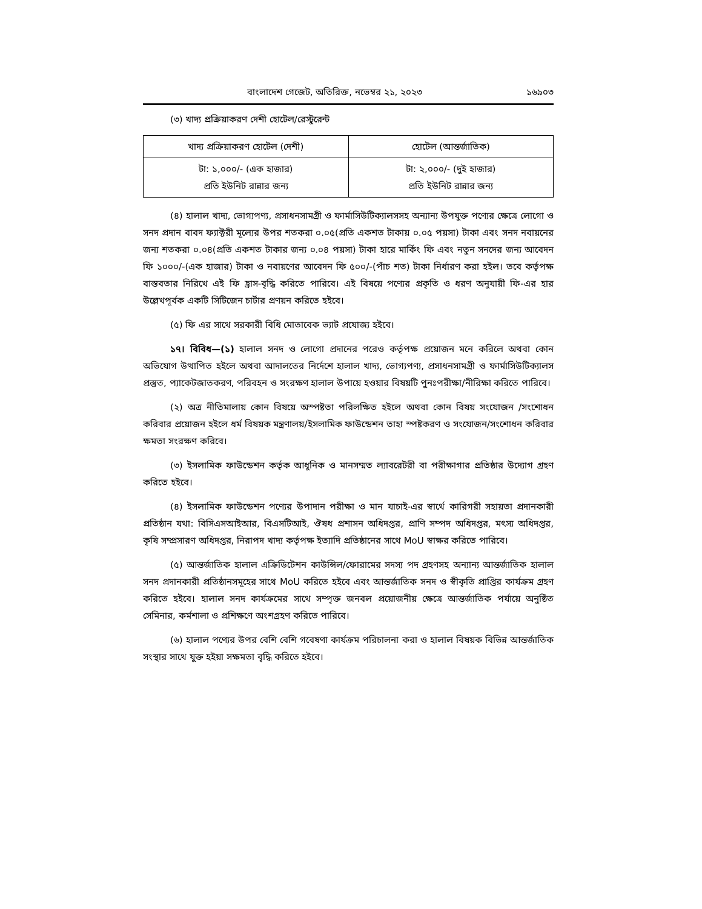বাংলাদেশ গেজেট, অতিরিক্ত, নভেম্বর ২১, ২০২৩ ১৬৯০৩
(৩) খাদ্য প্রক্রিয়াকরণ দেশী হোটেল/রেস্টুরেন্ট
| খাদ্য প্রক্রিয়াকরণ হোটেল (দেশী) | হোটেল (আন্তর্জাতিক) |
| --- | --- |
| টা: ১,০০০/- (এক হাজার) প্রতি ইউনিট রান্নার জন্য | টা: ২,০০০/- (দুই হাজার) প্রতি ইউনিট রান্নার জন্য |
(৪) হালাল খাদ্য, ভোগ্যপণ্য, প্রসাধনসামগ্রী ও ফার্মাসিউটিক্যালসসহ অন্যান্য উপযুক্ত পণ্যের ক্ষেত্রে লোগো ও সনদ প্রদান বাবদ ফ্যাক্টরী মূল্যের উপর শতকরা ০.০৫(প্রতি একশত টাকায় ০.০৫ পয়সা) টাকা এবং সনদ নবায়নের জন্য শতকরা ০.০৪(প্রতি একশত টাকার জন্য ০.০৪ পয়সা) টাকা হারে মার্কিং ফি এবং নতুন সনদের জন্য আবেদন ফি ১০০০/-(এক হাজার) টাকা ও নবায়ণের আবেদন ফি ৫০০/-(পাঁচ শত) টাকা নির্ধারণ করা হইল। তবে কর্তৃপক্ষ বাস্তবতার নিরিখে এই ফি হ্রাস-বৃদ্ধি করিতে পারিবে। এই বিষয়ে পণ্যের প্রকৃতি ও ধরণ অনুযায়ী ফি-এর হার উল্লেখপূর্বক একটি সিটিজেন চার্টার প্রণয়ন করিতে হইবে।
(৫) ফি এর সাথে সরকারী বিধি মোতাবেক ভ্যাট প্রযোজ্য হইবে।
১৭। বিবিধ—(১) হালাল সনদ ও লোগো প্রদানের পরেও কর্তৃপক্ষ প্রয়োজন মনে করিলে অথবা কোন অভিযোগ উত্থাপিত হইলে অথবা আদালতের নির্দেশে হালাল খাদ্য, ভোগ্যপণ্য, প্রসাধনসামগ্রী ও ফার্মাসিউটিক্যালস প্রস্তুত, প্যাকেটজাতকরণ, পরিবহন ও সংরক্ষণ হালাল উপায়ে হওয়ার বিষয়টি পুনঃপরীক্ষা/নীরিক্ষা করিতে পারিবে।
(২) অত্র নীতিমালায় কোন বিষয়ে অস্পষ্টতা পরিলক্ষিত হইলে অথবা কোন বিষয় সংযোজন /সংশোধন করিবার প্রয়োজন হইলে ধর্ম বিষয়ক মন্ত্রণালয়/ইসলামিক ফাউন্ডেশন তাহা স্পষ্টকরণ ও সংযোজন/সংশোধন করিবার ক্ষমতা সংরক্ষণ করিবে।
(৩) ইসলামিক ফাউন্ডেশন কর্তৃক আধুনিক ও মানসম্মত ল্যাবরেটরী বা পরীক্ষাগার প্রতিষ্ঠার উদ্যোগ গ্রহণ করিতে হইবে।
(৪) ইসলামিক ফাউন্ডেশন পণ্যের উপাদান পরীক্ষা ও মান যাচাই-এর স্বার্থে কারিগরী সহায়তা প্রদানকারী প্রতিষ্ঠান যথা: বিসিএসআইআর, বিএসটিআই, ঔষধ প্রশাসন অধিদপ্তর, প্রাণি সম্পদ অধিদপ্তর, মৎস্য অধিদপ্তর, কৃষি সম্প্রসারণ অধিদপ্তর, নিরাপদ খাদ্য কর্তৃপক্ষ ইত্যাদি প্রতিষ্ঠানের সাথে MoU স্বাক্ষর করিতে পারিবে।
(৫) আন্তর্জাতিক হালাল এক্রিডিটেশন কাউন্সিল/ফোরামের সদস্য পদ গ্রহণসহ অন্যান্য আন্তর্জাতিক হালাল সনদ প্রদানকারী প্রতিষ্ঠানসমূহের সাথে MoU করিতে হইবে এবং আন্তর্জাতিক সনদ ও স্বীকৃতি প্রাপ্তির কার্যক্রম গ্রহণ করিতে হইবে। হালাল সনদ কার্যক্রমের সাথে সম্পৃক্ত জনবল প্রয়োজনীয় ক্ষেত্রে আন্তর্জাতিক পর্যায়ে অনুষ্ঠিত সেমিনার, কর্মশালা ও প্রশিক্ষণে অংশগ্রহণ করিতে পারিবে।
(৬) হালাল পণ্যের উপর বেশি বেশি গবেষণা কার্যক্রম পরিচালনা করা ও হালাল বিষয়ক বিভিন্ন আন্তর্জাতিক সংস্থার সাথে যুক্ত হইয়া সক্ষমতা বৃদ্ধি করিতে হইবে।